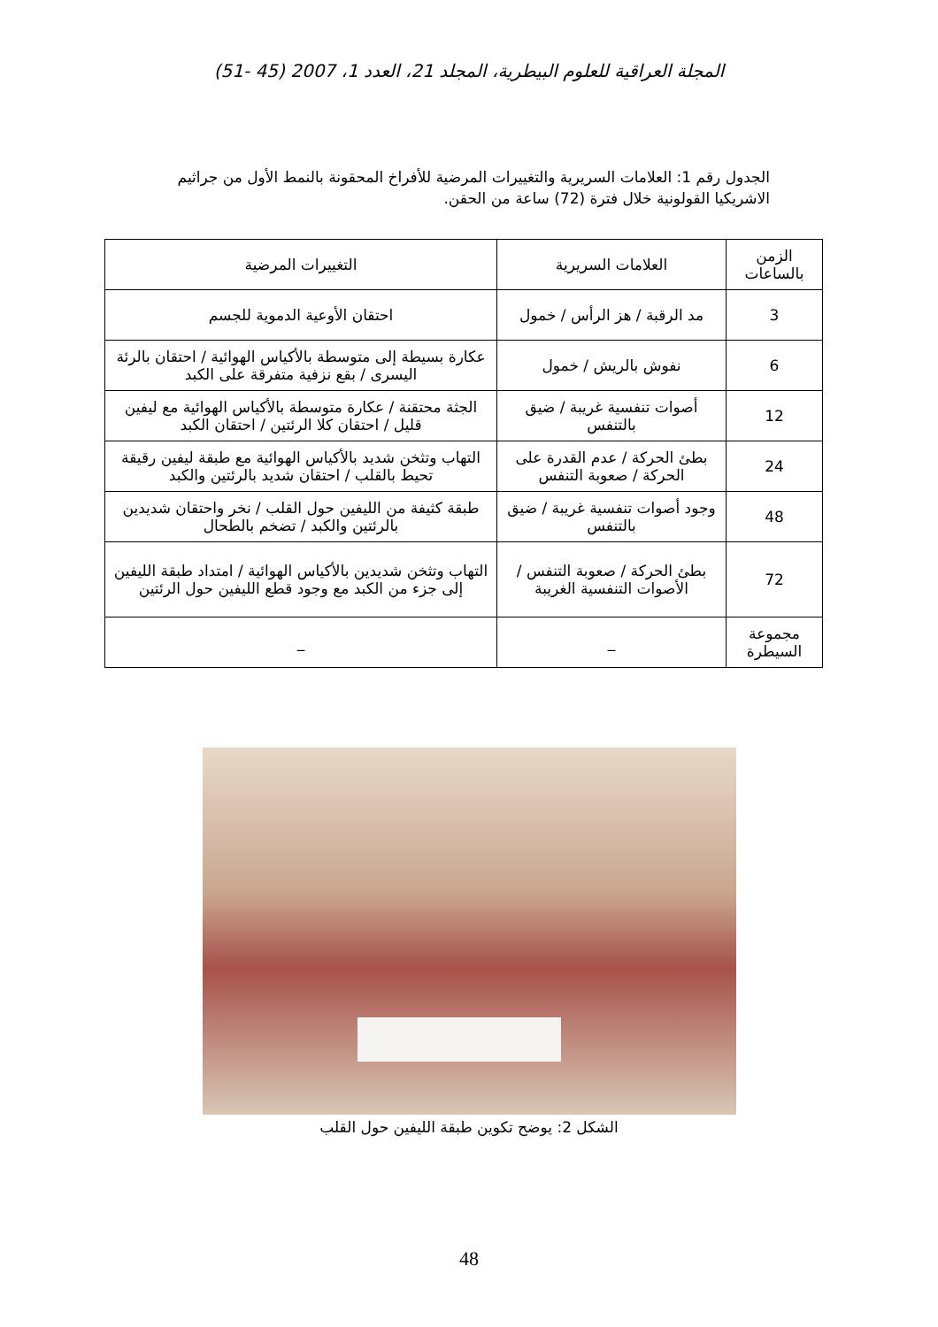المجلة العراقية للعلوم البيطرية، المجلد 21، العدد 1، 2007 (45 -51)
الجدول رقم 1: العلامات السريرية والتغييرات المرضية للأفراخ المحقونة بالنمط الأول من جراثيم الاشريكيا القولونية خلال فترة (72) ساعة من الحقن.
| الزمن بالساعات | العلامات السريرية | التغييرات المرضية |
| --- | --- | --- |
| 3 | مد الرقبة / هز الرأس / خمول | احتقان الأوعية الدموية للجسم |
| 6 | نفوش بالريش / خمول | عكارة بسيطة إلى متوسطة بالأكياس الهوائية / احتقان بالرئة اليسرى / بقع نزفية متفرقة على الكبد |
| 12 | أصوات تنفسية غريبة / ضيق بالتنفس | الجثة محتقنة / عكارة متوسطة بالأكياس الهوائية مع ليفين قليل / احتقان كلا الرئتين / احتقان الكبد |
| 24 | بطئ الحركة / عدم القدرة على الحركة / صعوبة التنفس | التهاب وتثخن شديد بالأكياس الهوائية مع طبقة ليفين رقيقة تحيط بالقلب / احتقان شديد بالرئتين والكبد |
| 48 | وجود أصوات تنفسية غريبة / ضيق بالتنفس | طبقة كثيفة من الليفين حول القلب / نخر واحتقان شديدين بالرئتين والكبد / تضخم بالطحال |
| 72 | بطئ الحركة / صعوبة التنفس / الأصوات التنفسية الغريبة | التهاب وتثخن شديدين بالأكياس الهوائية / امتداد طبقة الليفين إلى جزء من الكبد مع وجود قطع الليفين حول الرئتين |
| مجموعة السيطرة | _ | _ |
الشكل 2: يوضح تكوين طبقة الليفين حول القلب
48